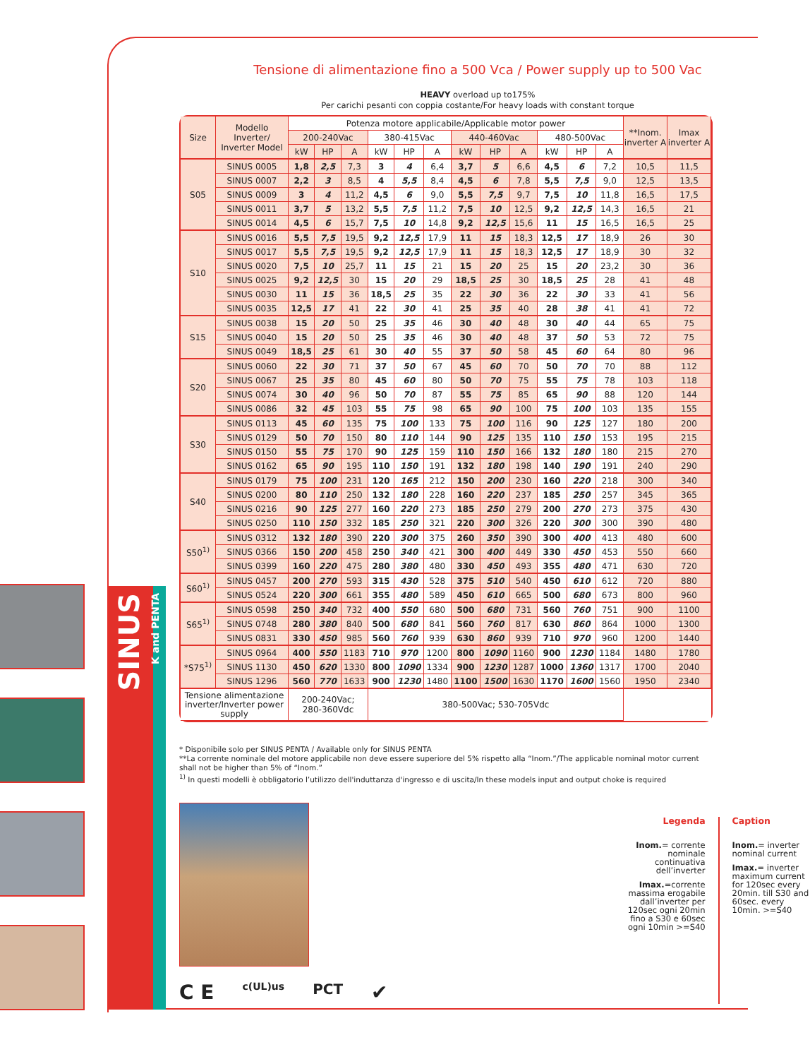SINUS
K and PENTA
Tensione di alimentazione fino a 500 Vca / Power supply up to 500 Vac
HEAVY overload up to175%
Per carichi pesanti con coppia costante/For heavy loads with constant torque
| Size | Modello Inverter/ Inverter Model | Potenza motore applicabile/Applicable motor power | | | | | | | | | | | | **Inom. inverter A | Imax inverter A |
| --- | --- | --- | --- | --- | --- | --- | --- | --- | --- | --- | --- | --- | --- | --- | --- |
| | | 200-240Vac | | | 380-415Vac | | | 440-460Vac | | | 480-500Vac | | | | |
| | | kW | HP | A | kW | HP | A | kW | HP | A | kW | HP | A | | |
| S05 | SINUS 0005 | 1,8 | 2,5 | 7,3 | 3 | 4 | 6,4 | 3,7 | 5 | 6,6 | 4,5 | 6 | 7,2 | 10,5 | 11,5 |
| | SINUS 0007 | 2,2 | 3 | 8,5 | 4 | 5,5 | 8,4 | 4,5 | 6 | 7,8 | 5,5 | 7,5 | 9,0 | 12,5 | 13,5 |
| | SINUS 0009 | 3 | 4 | 11,2 | 4,5 | 6 | 9,0 | 5,5 | 7,5 | 9,7 | 7,5 | 10 | 11,8 | 16,5 | 17,5 |
| | SINUS 0011 | 3,7 | 5 | 13,2 | 5,5 | 7,5 | 11,2 | 7,5 | 10 | 12,5 | 9,2 | 12,5 | 14,3 | 16,5 | 21 |
| | SINUS 0014 | 4,5 | 6 | 15,7 | 7,5 | 10 | 14,8 | 9,2 | 12,5 | 15,6 | 11 | 15 | 16,5 | 16,5 | 25 |
| S10 | SINUS 0016 | 5,5 | 7,5 | 19,5 | 9,2 | 12,5 | 17,9 | 11 | 15 | 18,3 | 12,5 | 17 | 18,9 | 26 | 30 |
| | SINUS 0017 | 5,5 | 7,5 | 19,5 | 9,2 | 12,5 | 17,9 | 11 | 15 | 18,3 | 12,5 | 17 | 18,9 | 30 | 32 |
| | SINUS 0020 | 7,5 | 10 | 25,7 | 11 | 15 | 21 | 15 | 20 | 25 | 15 | 20 | 23,2 | 30 | 36 |
| | SINUS 0025 | 9,2 | 12,5 | 30 | 15 | 20 | 29 | 18,5 | 25 | 30 | 18,5 | 25 | 28 | 41 | 48 |
| | SINUS 0030 | 11 | 15 | 36 | 18,5 | 25 | 35 | 22 | 30 | 36 | 22 | 30 | 33 | 41 | 56 |
| | SINUS 0035 | 12,5 | 17 | 41 | 22 | 30 | 41 | 25 | 35 | 40 | 28 | 38 | 41 | 41 | 72 |
| S15 | SINUS 0038 | 15 | 20 | 50 | 25 | 35 | 46 | 30 | 40 | 48 | 30 | 40 | 44 | 65 | 75 |
| | SINUS 0040 | 15 | 20 | 50 | 25 | 35 | 46 | 30 | 40 | 48 | 37 | 50 | 53 | 72 | 75 |
| | SINUS 0049 | 18,5 | 25 | 61 | 30 | 40 | 55 | 37 | 50 | 58 | 45 | 60 | 64 | 80 | 96 |
| S20 | SINUS 0060 | 22 | 30 | 71 | 37 | 50 | 67 | 45 | 60 | 70 | 50 | 70 | 70 | 88 | 112 |
| | SINUS 0067 | 25 | 35 | 80 | 45 | 60 | 80 | 50 | 70 | 75 | 55 | 75 | 78 | 103 | 118 |
| | SINUS 0074 | 30 | 40 | 96 | 50 | 70 | 87 | 55 | 75 | 85 | 65 | 90 | 88 | 120 | 144 |
| | SINUS 0086 | 32 | 45 | 103 | 55 | 75 | 98 | 65 | 90 | 100 | 75 | 100 | 103 | 135 | 155 |
| S30 | SINUS 0113 | 45 | 60 | 135 | 75 | 100 | 133 | 75 | 100 | 116 | 90 | 125 | 127 | 180 | 200 |
| | SINUS 0129 | 50 | 70 | 150 | 80 | 110 | 144 | 90 | 125 | 135 | 110 | 150 | 153 | 195 | 215 |
| | SINUS 0150 | 55 | 75 | 170 | 90 | 125 | 159 | 110 | 150 | 166 | 132 | 180 | 180 | 215 | 270 |
| | SINUS 0162 | 65 | 90 | 195 | 110 | 150 | 191 | 132 | 180 | 198 | 140 | 190 | 191 | 240 | 290 |
| S40 | SINUS 0179 | 75 | 100 | 231 | 120 | 165 | 212 | 150 | 200 | 230 | 160 | 220 | 218 | 300 | 340 |
| | SINUS 0200 | 80 | 110 | 250 | 132 | 180 | 228 | 160 | 220 | 237 | 185 | 250 | 257 | 345 | 365 |
| | SINUS 0216 | 90 | 125 | 277 | 160 | 220 | 273 | 185 | 250 | 279 | 200 | 270 | 273 | 375 | 430 |
| | SINUS 0250 | 110 | 150 | 332 | 185 | 250 | 321 | 220 | 300 | 326 | 220 | 300 | 300 | 390 | 480 |
| S50<sup>1)</sup> | SINUS 0312 | 132 | 180 | 390 | 220 | 300 | 375 | 260 | 350 | 390 | 300 | 400 | 413 | 480 | 600 |
| | SINUS 0366 | 150 | 200 | 458 | 250 | 340 | 421 | 300 | 400 | 449 | 330 | 450 | 453 | 550 | 660 |
| | SINUS 0399 | 160 | 220 | 475 | 280 | 380 | 480 | 330 | 450 | 493 | 355 | 480 | 471 | 630 | 720 |
| S60<sup>1)</sup> | SINUS 0457 | 200 | 270 | 593 | 315 | 430 | 528 | 375 | 510 | 540 | 450 | 610 | 612 | 720 | 880 |
| | SINUS 0524 | 220 | 300 | 661 | 355 | 480 | 589 | 450 | 610 | 665 | 500 | 680 | 673 | 800 | 960 |
| S65<sup>1)</sup> | SINUS 0598 | 250 | 340 | 732 | 400 | 550 | 680 | 500 | 680 | 731 | 560 | 760 | 751 | 900 | 1100 |
| | SINUS 0748 | 280 | 380 | 840 | 500 | 680 | 841 | 560 | 760 | 817 | 630 | 860 | 864 | 1000 | 1300 |
| | SINUS 0831 | 330 | 450 | 985 | 560 | 760 | 939 | 630 | 860 | 939 | 710 | 970 | 960 | 1200 | 1440 |
| *S75<sup>1)</sup> | SINUS 0964 | 400 | 550 | 1183 | 710 | 970 | 1200 | 800 | 1090 | 1160 | 900 | 1230 | 1184 | 1480 | 1780 |
| | SINUS 1130 | 450 | 620 | 1330 | 800 | 1090 | 1334 | 900 | 1230 | 1287 | 1000 | 1360 | 1317 | 1700 | 2040 |
| | SINUS 1296 | 560 | 770 | 1633 | 900 | 1230 | 1480 | 1100 | 1500 | 1630 | 1170 | 1600 | 1560 | 1950 | 2340 |
| Tensione alimentazione inverter/Inverter power supply | | 200-240Vac; 280-360Vdc | | | 380-500Vac; 530-705Vdc | | | | | | | | | | |
* Disponibile solo per SINUS PENTA / Available only for SINUS PENTA
**La corrente nominale del motore applicabile non deve essere superiore del 5% rispetto alla “Inom.”/The applicable nominal motor current shall not be higher than 5% of “Inom.”
<sup>1)</sup> In questi modelli è obbligatorio l’utilizzo dell'induttanza d'ingresso e di uscita/In these models input and output choke is required
C E c(UL)us PCT ✔
Legenda
Inom.= corrente nominale continuativa dell’inverter
Imax.=corrente massima erogabile dall’inverter per 120sec ogni 20min fino a S30 e 60sec ogni 10min >=S40
Caption
Inom.= inverter nominal current
Imax.= inverter maximum current for 120sec every 20min. till S30 and 60sec. every 10min. >=S40